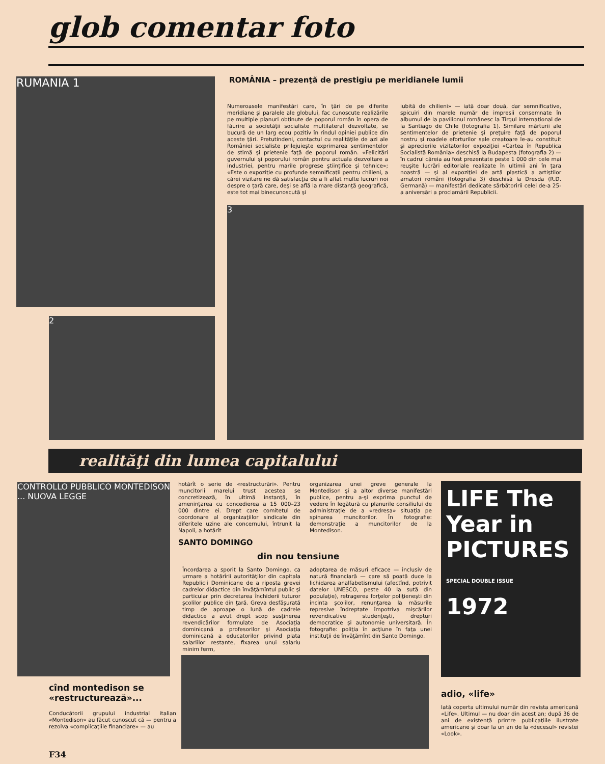glob comentar foto
RUMANIA 1
2
3
ROMÂNIA – prezenţă de prestigiu pe meridianele lumii
Numeroasele manifestări care, în ţări de pe diferite meridiane şi paralele ale globului, fac cunoscute realizările pe multiple planuri obţinute de poporul român în opera de făurire a societăţii socialiste multilateral dezvoltate, se bucură de un larg ecou pozitiv în rîndul opiniei publice din aceste ţări. Pretutindeni, contactul cu realităţile de azi ale României socialiste prilejuieşte exprimarea sentimentelor de stimă şi prietenie faţă de poporul român. «Felicitări guvernului şi poporului român pentru actuala dezvoltare a industriei, pentru marile progrese ştiinţifice şi tehnice»; «Este o expoziţie cu profunde semnificaţii pentru chilieni, a cărei vizitare ne dă satisfacţia de a fi aflat multe lucruri noi despre o ţară care, deşi se află la mare distanţă geografică, este tot mai binecunoscută şi
iubită de chilieni» — iată doar două, dar semnificative, spicuiri din marele număr de impresii consemnate în albumul de la pavilionul românesc la Tîrgul internaţional de la Santiago de Chile (fotografia 1). Similare mărturii ale sentimentelor de prietenie şi preţuire faţă de poporul nostru şi roadele eforturilor sale creatoare le-au constituit şi aprecierile vizitatorilor expoziţiei «Cartea în Republica Socialistă România» deschisă la Budapesta (fotografia 2) — în cadrul căreia au fost prezentate peste 1 000 din cele mai reuşite lucrări editoriale realizate în ultimii ani în ţara noastră — şi al expoziţiei de artă plastică a artiştilor amatori români (fotografia 3) deschisă la Dresda (R.D. Germană) — manifestări dedicate sărbătoririi celei de-a 25-a aniversări a proclamării Republicii.
realităţi din lumea capitalului
CONTROLLO PUBBLICO MONTEDISON ... NUOVA LEGGE
cînd montedison se «restructurează»...
Conducătorii grupului industrial italian «Montedison» au făcut cunoscut că — pentru a rezolva «complicaţiile financiare» — au
hotărît o serie de «restructurări». Pentru muncitorii marelui trust acestea se concretizează, în ultimă instanţă, în ameninţarea cu concedierea a 15 000–23 000 dintre ei. Drept care comitetul de coordonare al organizaţiilor sindicale din diferitele uzine ale concernului, întrunit la Napoli, a hotărît
SANTO DOMINGO
organizarea unei greve generale la Montedison şi a altor diverse manifestări publice, pentru a-şi exprima punctul de vedere în legătură cu planurile consiliului de administraţie de a «redresa» situaţia pe spinarea muncitorilor. În fotografie: demonstraţie a muncitorilor de la Montedison.
din nou tensiune
Încordarea a sporit la Santo Domingo, ca urmare a hotărîrii autorităţilor din capitala Republicii Dominicane de a riposta grevei cadrelor didactice din învăţămîntul public şi particular prin decretarea închiderii tuturor şcolilor publice din ţară. Greva desfăşurată timp de aproape o lună de cadrele didactice a avut drept scop susţinerea revendicărilor formulate de Asociaţia dominicană a profesorilor şi Asociaţia dominicană a educatorilor privind plata salariilor restante, fixarea unui salariu minim ferm,
adoptarea de măsuri eficace — inclusiv de natură financiară — care să poată duce la lichidarea analfabetismului (afectînd, potrivit datelor UNESCO, peste 40 la sută din populaţie), retragerea forţelor poliţieneşti din incinta şcolilor, renunţarea la măsurile represive îndreptate împotriva mişcărilor revendicative studenţeşti, drepturi democratice şi autonomie universitară. În fotografie: poliţia în acţiune în faţa unei instituţii de învăţămînt din Santo Domingo.
LIFE The Year in PICTURES SPECIAL DOUBLE ISSUE 1972
adio, «life»
Iată coperta ultimului număr din revista americană «Life». Ultimul — nu doar din acest an; după 36 de ani de existenţă printre publicaţiile ilustrate americane şi doar la un an de la «decesul» revistei «Look».
F34